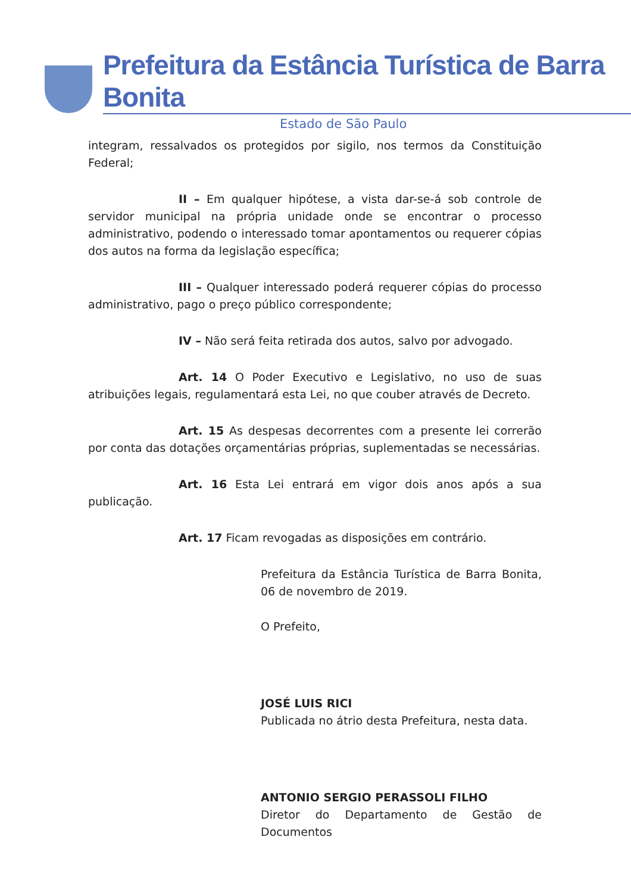Prefeitura da Estância Turística de Barra Bonita
Estado de São Paulo
integram, ressalvados os protegidos por sigilo, nos termos da Constituição Federal;
II – Em qualquer hipótese, a vista dar-se-á sob controle de servidor municipal na própria unidade onde se encontrar o processo administrativo, podendo o interessado tomar apontamentos ou requerer cópias dos autos na forma da legislação específica;
III – Qualquer interessado poderá requerer cópias do processo administrativo, pago o preço público correspondente;
IV – Não será feita retirada dos autos, salvo por advogado.
Art. 14 O Poder Executivo e Legislativo, no uso de suas atribuições legais, regulamentará esta Lei, no que couber através de Decreto.
Art. 15 As despesas decorrentes com a presente lei correrão por conta das dotações orçamentárias próprias, suplementadas se necessárias.
Art. 16 Esta Lei entrará em vigor dois anos após a sua publicação.
Art. 17 Ficam revogadas as disposições em contrário.
Prefeitura da Estância Turística de Barra Bonita, 06 de novembro de 2019.
O Prefeito,
JOSÉ LUIS RICI
Publicada no átrio desta Prefeitura, nesta data.
ANTONIO SERGIO PERASSOLI FILHO
Diretor do Departamento de Gestão de Documentos